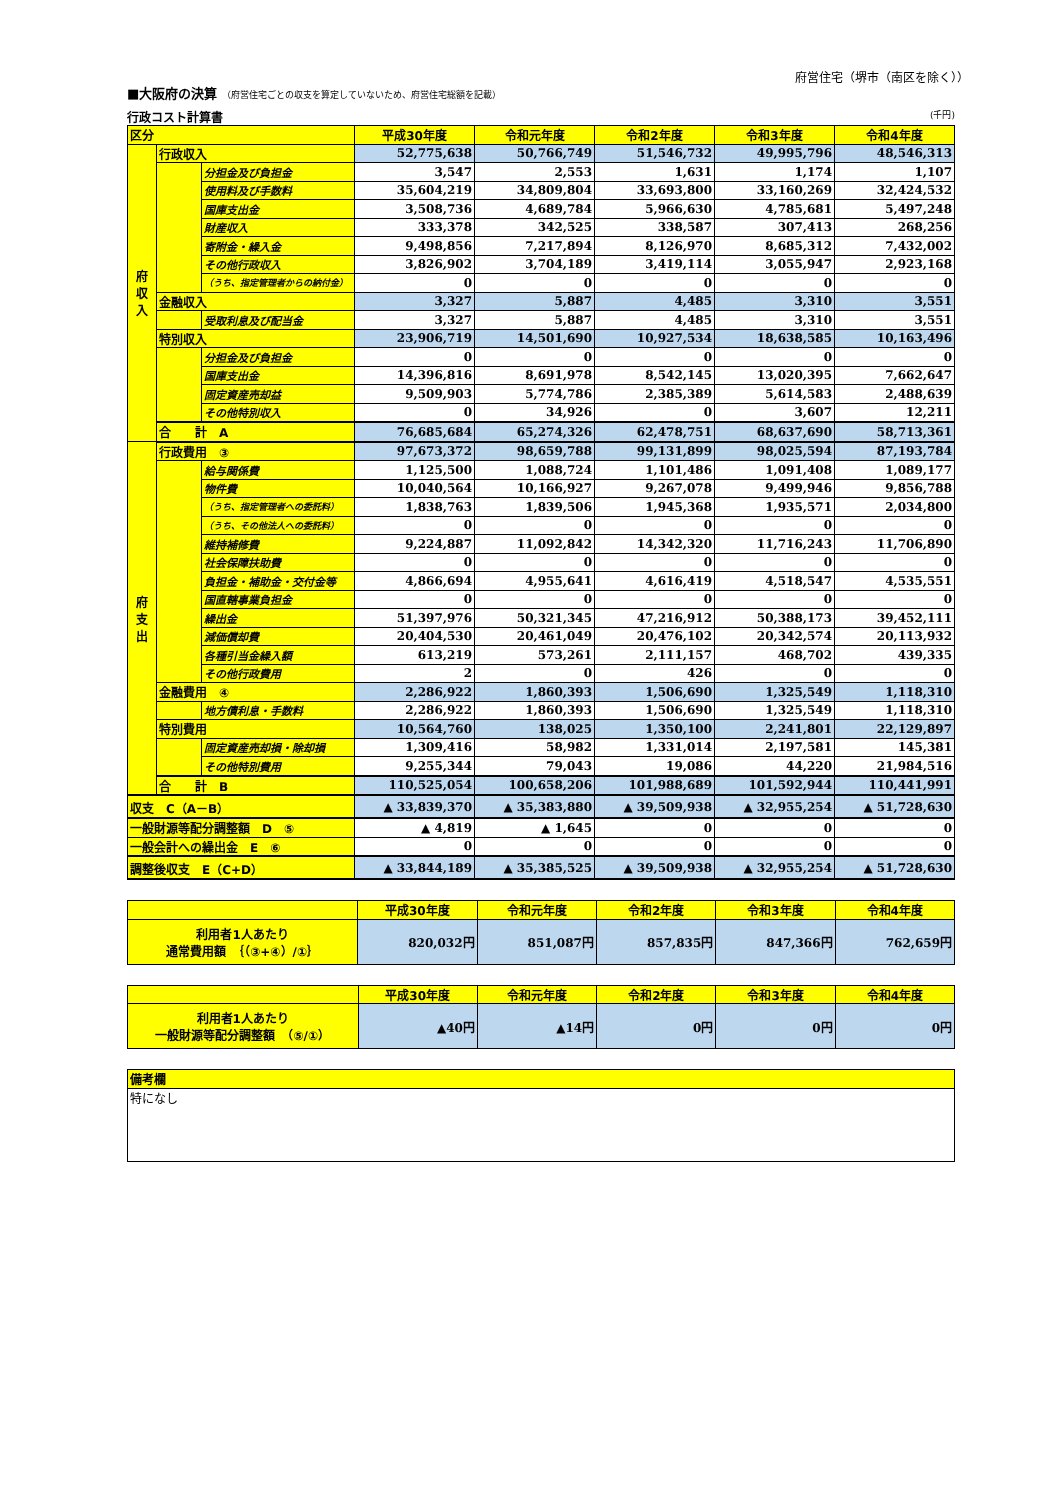府営住宅（堺市（南区を除く））
■大阪府の決算 （府営住宅ごとの収支を算定していないため、府営住宅総額を記載）
行政コスト計算書 (千円)
| 区分 | | | 平成30年度 | 令和元年度 | 令和2年度 | 令和3年度 | 令和4年度 |
| --- | --- | --- | --- | --- | --- | --- | --- |
| 府 収 入 | 行政収入 | | 52,775,638 | 50,766,749 | 51,546,732 | 49,995,796 | 48,546,313 |
| | | 分担金及び負担金 | 3,547 | 2,553 | 1,631 | 1,174 | 1,107 |
| | | 使用料及び手数料 | 35,604,219 | 34,809,804 | 33,693,800 | 33,160,269 | 32,424,532 |
| | | 国庫支出金 | 3,508,736 | 4,689,784 | 5,966,630 | 4,785,681 | 5,497,248 |
| | | 財産収入 | 333,378 | 342,525 | 338,587 | 307,413 | 268,256 |
| | | 寄附金・繰入金 | 9,498,856 | 7,217,894 | 8,126,970 | 8,685,312 | 7,432,002 |
| | | その他行政収入 | 3,826,902 | 3,704,189 | 3,419,114 | 3,055,947 | 2,923,168 |
| | | （うち、指定管理者からの納付金） | 0 | 0 | 0 | 0 | 0 |
| | 金融収入 | | 3,327 | 5,887 | 4,485 | 3,310 | 3,551 |
| | | 受取利息及び配当金 | 3,327 | 5,887 | 4,485 | 3,310 | 3,551 |
| | 特別収入 | | 23,906,719 | 14,501,690 | 10,927,534 | 18,638,585 | 10,163,496 |
| | | 分担金及び負担金 | 0 | 0 | 0 | 0 | 0 |
| | | 国庫支出金 | 14,396,816 | 8,691,978 | 8,542,145 | 13,020,395 | 7,662,647 |
| | | 固定資産売却益 | 9,509,903 | 5,774,786 | 2,385,389 | 5,614,583 | 2,488,639 |
| | | その他特別収入 | 0 | 34,926 | 0 | 3,607 | 12,211 |
| | 合 計 A | | 76,685,684 | 65,274,326 | 62,478,751 | 68,637,690 | 58,713,361 |
| 府 支 出 | 行政費用 ③ | | 97,673,372 | 98,659,788 | 99,131,899 | 98,025,594 | 87,193,784 |
| | | 給与関係費 | 1,125,500 | 1,088,724 | 1,101,486 | 1,091,408 | 1,089,177 |
| | | 物件費 | 10,040,564 | 10,166,927 | 9,267,078 | 9,499,946 | 9,856,788 |
| | | （うち、指定管理者への委託料） | 1,838,763 | 1,839,506 | 1,945,368 | 1,935,571 | 2,034,800 |
| | | （うち、その他法人への委託料） | 0 | 0 | 0 | 0 | 0 |
| | | 維持補修費 | 9,224,887 | 11,092,842 | 14,342,320 | 11,716,243 | 11,706,890 |
| | | 社会保障扶助費 | 0 | 0 | 0 | 0 | 0 |
| | | 負担金・補助金・交付金等 | 4,866,694 | 4,955,641 | 4,616,419 | 4,518,547 | 4,535,551 |
| | | 国直轄事業負担金 | 0 | 0 | 0 | 0 | 0 |
| | | 繰出金 | 51,397,976 | 50,321,345 | 47,216,912 | 50,388,173 | 39,452,111 |
| | | 減価償却費 | 20,404,530 | 20,461,049 | 20,476,102 | 20,342,574 | 20,113,932 |
| | | 各種引当金繰入額 | 613,219 | 573,261 | 2,111,157 | 468,702 | 439,335 |
| | | その他行政費用 | 2 | 0 | 426 | 0 | 0 |
| | 金融費用 ④ | | 2,286,922 | 1,860,393 | 1,506,690 | 1,325,549 | 1,118,310 |
| | | 地方債利息・手数料 | 2,286,922 | 1,860,393 | 1,506,690 | 1,325,549 | 1,118,310 |
| | 特別費用 | | 10,564,760 | 138,025 | 1,350,100 | 2,241,801 | 22,129,897 |
| | | 固定資産売却損・除却損 | 1,309,416 | 58,982 | 1,331,014 | 2,197,581 | 145,381 |
| | | その他特別費用 | 9,255,344 | 79,043 | 19,086 | 44,220 | 21,984,516 |
| | 合 計 B | | 110,525,054 | 100,658,206 | 101,988,689 | 101,592,944 | 110,441,991 |
| 収支 C（A－B） | | | ▲ 33,839,370 | ▲ 35,383,880 | ▲ 39,509,938 | ▲ 32,955,254 | ▲ 51,728,630 |
| 一般財源等配分調整額 D ⑤ | | | ▲ 4,819 | ▲ 1,645 | 0 | 0 | 0 |
| 一般会計への繰出金 E ⑥ | | | 0 | 0 | 0 | 0 | 0 |
| 調整後収支 E（C+D） | | | ▲ 33,844,189 | ▲ 35,385,525 | ▲ 39,509,938 | ▲ 32,955,254 | ▲ 51,728,630 |
| | 平成30年度 | 令和元年度 | 令和2年度 | 令和3年度 | 令和4年度 |
| --- | --- | --- | --- | --- | --- |
| 利用者1人あたり 通常費用額 ｛（③+④）/①｝ | 820,032円 | 851,087円 | 857,835円 | 847,366円 | 762,659円 |
| | 平成30年度 | 令和元年度 | 令和2年度 | 令和3年度 | 令和4年度 |
| --- | --- | --- | --- | --- | --- |
| 利用者1人あたり 一般財源等配分調整額 （⑤/①） | ▲40円 | ▲14円 | 0円 | 0円 | 0円 |
| 備考欄 |
| 特になし |